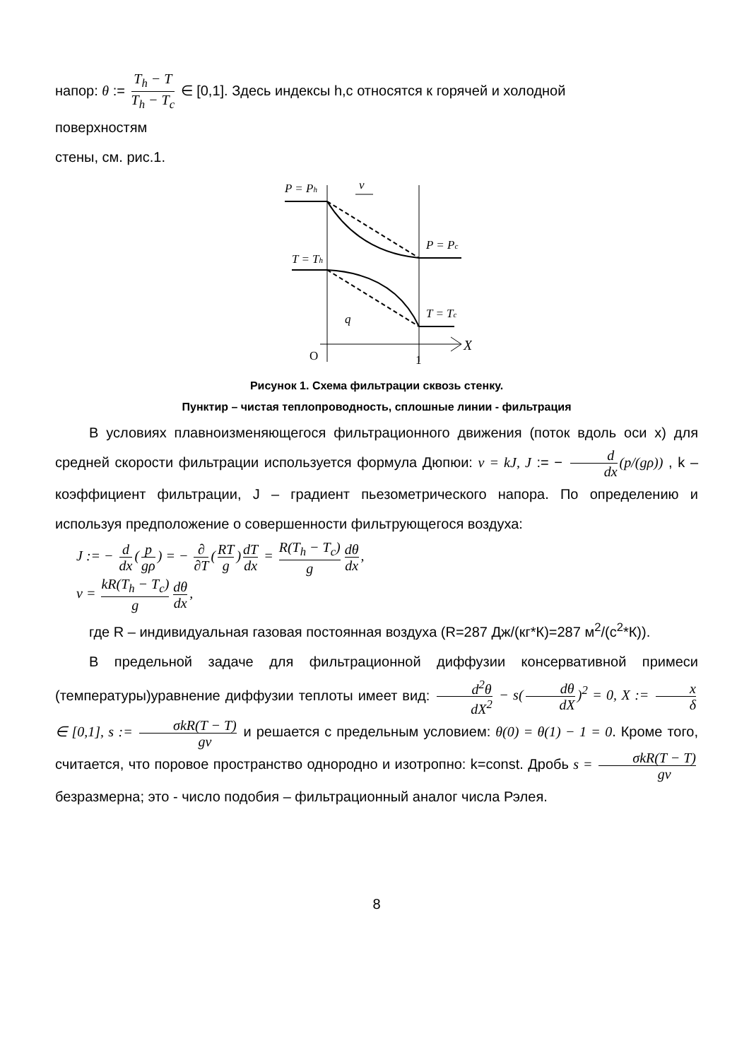напор: θ := T<sub>h</sub> − T T<sub>h</sub> − T<sub>c</sub> ∈ [0,1]. Здесь индексы h,c относятся к горячей и холодной
поверхностям
стены, см. рис.1.
P = Ph
v
P = Pc
T = Th
T = Tc
q
X
O
1
Рисунок 1. Схема фильтрации сквозь стенку.
Пунктир – чистая теплопроводность, сплошные линии - фильтрация
В условиях плавноизменяющегося фильтрационного движения (поток вдоль оси x) для средней скорости фильтрации используется формула Дюпюи: v = kJ, J := − d dx (p/(gρ)) , k – коэффициент фильтрации, J – градиент пьезометрического напора. По определению и используя предположение о совершенности фильтрующегося воздуха:
J := − d dx (p gρ) = − ∂ ∂T (RT g) dT dx = R(T<sub>h</sub> − T<sub>c</sub>) g dθ dx,
v = kR(T<sub>h</sub> − T<sub>c</sub>) g dθ dx,
где R – индивидуальная газовая постоянная воздуха (R=287 Дж/(кг*К)=287 м<sup>2</sup>/(с<sup>2</sup>*К)).
В предельной задаче для фильтрационной диффузии консервативной примеси (температуры)уравнение диффузии теплоты имеет вид: d<sup>2</sup>θ dX<sup>2</sup> − s(dθ dX)<sup>2</sup> = 0, X := x δ ∈ [0,1], s := σkR(T − T) gν и решается с предельным условием: θ(0) = θ(1) − 1 = 0. Кроме того, считается, что поровое пространство однородно и изотропно: k=const. Дробь s = σkR(T − T) gν безразмерна; это - число подобия – фильтрационный аналог числа Рэлея.
8